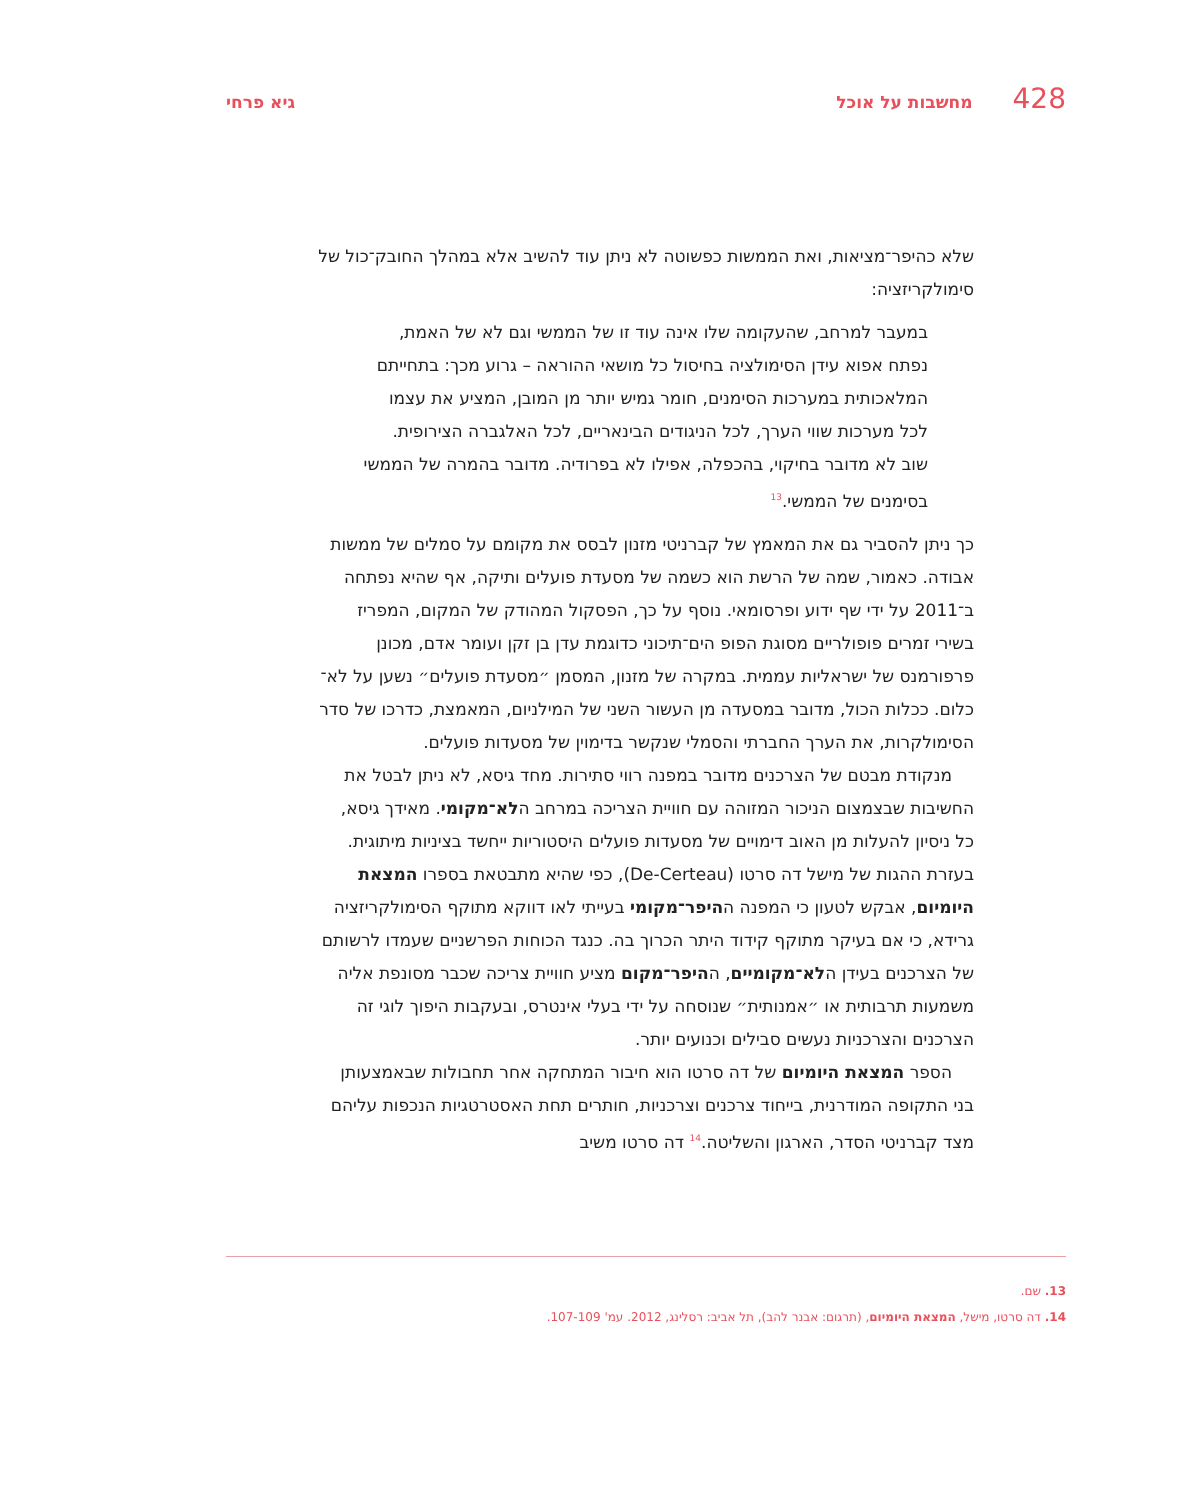428 מחשבות על אוכל גיא פרחי
שלא כהיפר־מציאות, ואת הממשות כפשוטה לא ניתן עוד להשיב אלא במהלך החובק־כול של סימולקריזציה:
במעבר למרחב, שהעקומה שלו אינה עוד זו של הממשי וגם לא של האמת, נפתח אפוא עידן הסימולציה בחיסול כל מושאי ההוראה – גרוע מכך: בתחייתם המלאכותית במערכות הסימנים, חומר גמיש יותר מן המובן, המציע את עצמו לכל מערכות שווי הערך, לכל הניגודים הבינאריים, לכל האלגברה הצירופית. שוב לא מדובר בחיקוי, בהכפלה, אפילו לא בפרודיה. מדובר בהמרה של הממשי בסימנים של הממשי.<sup>13</sup>
כך ניתן להסביר גם את המאמץ של קברניטי מזנון לבסס את מקומם על סמלים של ממשות אבודה. כאמור, שמה של הרשת הוא כשמה של מסעדת פועלים ותיקה, אף שהיא נפתחה ב־2011 על ידי שף ידוע ופרסומאי. נוסף על כך, הפסקול המהודק של המקום, המפריז בשירי זמרים פופולריים מסוגת הפופ הים־תיכוני כדוגמת עדן בן זקן ועומר אדם, מכונן פרפורמנס של ישראליות עממית. במקרה של מזנון, המסמן ״מסעדת פועלים״ נשען על לא־כלום. ככלות הכול, מדובר במסעדה מן העשור השני של המילניום, המאמצת, כדרכו של סדר הסימולקרות, את הערך החברתי והסמלי שנקשר בדימוין של מסעדות פועלים.
מנקודת מבטם של הצרכנים מדובר במפנה רווי סתירות. מחד גיסא, לא ניתן לבטל את החשיבות שבצמצום הניכור המזוהה עם חוויית הצריכה במרחב הלא־מקומי. מאידך גיסא, כל ניסיון להעלות מן האוב דימויים של מסעדות פועלים היסטוריות ייחשד בציניות מיתוגית. בעזרת ההגות של מישל דה סרטו (De-Certeau), כפי שהיא מתבטאת בספרו המצאת היומיום, אבקש לטעון כי המפנה ההיפר־מקומי בעייתי לאו דווקא מתוקף הסימולקריזציה גרידא, כי אם בעיקר מתוקף קידוד היתר הכרוך בה. כנגד הכוחות הפרשניים שעמדו לרשותם של הצרכנים בעידן הלא־מקומיים, ההיפר־מקום מציע חוויית צריכה שכבר מסונפת אליה משמעות תרבותית או ״אמנותית״ שנוסחה על ידי בעלי אינטרס, ובעקבות היפוך לוגי זה הצרכנים והצרכניות נעשים סבילים וכנועים יותר.
הספר המצאת היומיום של דה סרטו הוא חיבור המתחקה אחר תחבולות שבאמצעותן בני התקופה המודרנית, בייחוד צרכנים וצרכניות, חותרים תחת האסטרטגיות הנכפות עליהם מצד קברניטי הסדר, הארגון והשליטה.<sup>14</sup> דה סרטו משיב
13. שם.
14. דה סרטו, מישל, המצאת היומיום, (תרגום: אבנר להב), תל אביב: רסלינג, 2012. עמ' 107-109.